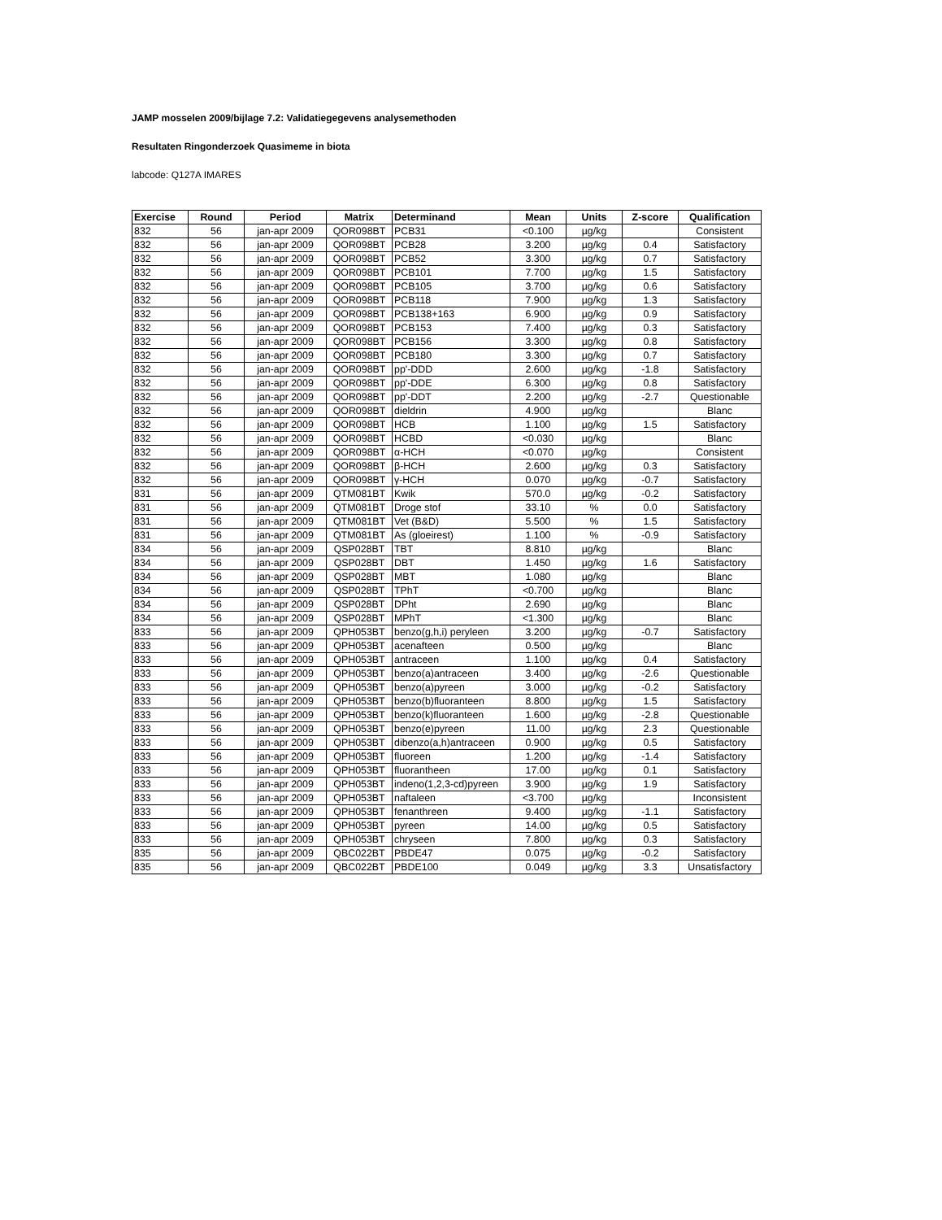JAMP mosselen 2009/bijlage 7.2: Validatiegegevens analysemethoden
Resultaten Ringonderzoek Quasimeme in biota
labcode: Q127A IMARES
| Exercise | Round | Period | Matrix | Determinand | Mean | Units | Z-score | Qualification |
| --- | --- | --- | --- | --- | --- | --- | --- | --- |
| 832 | 56 | jan-apr 2009 | QOR098BT | PCB31 | <0.100 | µg/kg | | Consistent |
| 832 | 56 | jan-apr 2009 | QOR098BT | PCB28 | 3.200 | µg/kg | 0.4 | Satisfactory |
| 832 | 56 | jan-apr 2009 | QOR098BT | PCB52 | 3.300 | µg/kg | 0.7 | Satisfactory |
| 832 | 56 | jan-apr 2009 | QOR098BT | PCB101 | 7.700 | µg/kg | 1.5 | Satisfactory |
| 832 | 56 | jan-apr 2009 | QOR098BT | PCB105 | 3.700 | µg/kg | 0.6 | Satisfactory |
| 832 | 56 | jan-apr 2009 | QOR098BT | PCB118 | 7.900 | µg/kg | 1.3 | Satisfactory |
| 832 | 56 | jan-apr 2009 | QOR098BT | PCB138+163 | 6.900 | µg/kg | 0.9 | Satisfactory |
| 832 | 56 | jan-apr 2009 | QOR098BT | PCB153 | 7.400 | µg/kg | 0.3 | Satisfactory |
| 832 | 56 | jan-apr 2009 | QOR098BT | PCB156 | 3.300 | µg/kg | 0.8 | Satisfactory |
| 832 | 56 | jan-apr 2009 | QOR098BT | PCB180 | 3.300 | µg/kg | 0.7 | Satisfactory |
| 832 | 56 | jan-apr 2009 | QOR098BT | pp'-DDD | 2.600 | µg/kg | -1.8 | Satisfactory |
| 832 | 56 | jan-apr 2009 | QOR098BT | pp'-DDE | 6.300 | µg/kg | 0.8 | Satisfactory |
| 832 | 56 | jan-apr 2009 | QOR098BT | pp'-DDT | 2.200 | µg/kg | -2.7 | Questionable |
| 832 | 56 | jan-apr 2009 | QOR098BT | dieldrin | 4.900 | µg/kg | | Blanc |
| 832 | 56 | jan-apr 2009 | QOR098BT | HCB | 1.100 | µg/kg | 1.5 | Satisfactory |
| 832 | 56 | jan-apr 2009 | QOR098BT | HCBD | <0.030 | µg/kg | | Blanc |
| 832 | 56 | jan-apr 2009 | QOR098BT | α-HCH | <0.070 | µg/kg | | Consistent |
| 832 | 56 | jan-apr 2009 | QOR098BT | β-HCH | 2.600 | µg/kg | 0.3 | Satisfactory |
| 832 | 56 | jan-apr 2009 | QOR098BT | γ-HCH | 0.070 | µg/kg | -0.7 | Satisfactory |
| 831 | 56 | jan-apr 2009 | QTM081BT | Kwik | 570.0 | µg/kg | -0.2 | Satisfactory |
| 831 | 56 | jan-apr 2009 | QTM081BT | Droge stof | 33.10 | % | 0.0 | Satisfactory |
| 831 | 56 | jan-apr 2009 | QTM081BT | Vet (B&D) | 5.500 | % | 1.5 | Satisfactory |
| 831 | 56 | jan-apr 2009 | QTM081BT | As (gloeirest) | 1.100 | % | -0.9 | Satisfactory |
| 834 | 56 | jan-apr 2009 | QSP028BT | TBT | 8.810 | µg/kg | | Blanc |
| 834 | 56 | jan-apr 2009 | QSP028BT | DBT | 1.450 | µg/kg | 1.6 | Satisfactory |
| 834 | 56 | jan-apr 2009 | QSP028BT | MBT | 1.080 | µg/kg | | Blanc |
| 834 | 56 | jan-apr 2009 | QSP028BT | TPhT | <0.700 | µg/kg | | Blanc |
| 834 | 56 | jan-apr 2009 | QSP028BT | DPht | 2.690 | µg/kg | | Blanc |
| 834 | 56 | jan-apr 2009 | QSP028BT | MPhT | <1.300 | µg/kg | | Blanc |
| 833 | 56 | jan-apr 2009 | QPH053BT | benzo(g,h,i) peryleen | 3.200 | µg/kg | -0.7 | Satisfactory |
| 833 | 56 | jan-apr 2009 | QPH053BT | acenafteen | 0.500 | µg/kg | | Blanc |
| 833 | 56 | jan-apr 2009 | QPH053BT | antraceen | 1.100 | µg/kg | 0.4 | Satisfactory |
| 833 | 56 | jan-apr 2009 | QPH053BT | benzo(a)antraceen | 3.400 | µg/kg | -2.6 | Questionable |
| 833 | 56 | jan-apr 2009 | QPH053BT | benzo(a)pyreen | 3.000 | µg/kg | -0.2 | Satisfactory |
| 833 | 56 | jan-apr 2009 | QPH053BT | benzo(b)fluoranteen | 8.800 | µg/kg | 1.5 | Satisfactory |
| 833 | 56 | jan-apr 2009 | QPH053BT | benzo(k)fluoranteen | 1.600 | µg/kg | -2.8 | Questionable |
| 833 | 56 | jan-apr 2009 | QPH053BT | benzo(e)pyreen | 11.00 | µg/kg | 2.3 | Questionable |
| 833 | 56 | jan-apr 2009 | QPH053BT | dibenzo(a,h)antraceen | 0.900 | µg/kg | 0.5 | Satisfactory |
| 833 | 56 | jan-apr 2009 | QPH053BT | fluoreen | 1.200 | µg/kg | -1.4 | Satisfactory |
| 833 | 56 | jan-apr 2009 | QPH053BT | fluorantheen | 17.00 | µg/kg | 0.1 | Satisfactory |
| 833 | 56 | jan-apr 2009 | QPH053BT | indeno(1,2,3-cd)pyreen | 3.900 | µg/kg | 1.9 | Satisfactory |
| 833 | 56 | jan-apr 2009 | QPH053BT | naftaleen | <3.700 | µg/kg | | Inconsistent |
| 833 | 56 | jan-apr 2009 | QPH053BT | fenanthreen | 9.400 | µg/kg | -1.1 | Satisfactory |
| 833 | 56 | jan-apr 2009 | QPH053BT | pyreen | 14.00 | µg/kg | 0.5 | Satisfactory |
| 833 | 56 | jan-apr 2009 | QPH053BT | chryseen | 7.800 | µg/kg | 0.3 | Satisfactory |
| 835 | 56 | jan-apr 2009 | QBC022BT | PBDE47 | 0.075 | µg/kg | -0.2 | Satisfactory |
| 835 | 56 | jan-apr 2009 | QBC022BT | PBDE100 | 0.049 | µg/kg | 3.3 | Unsatisfactory |